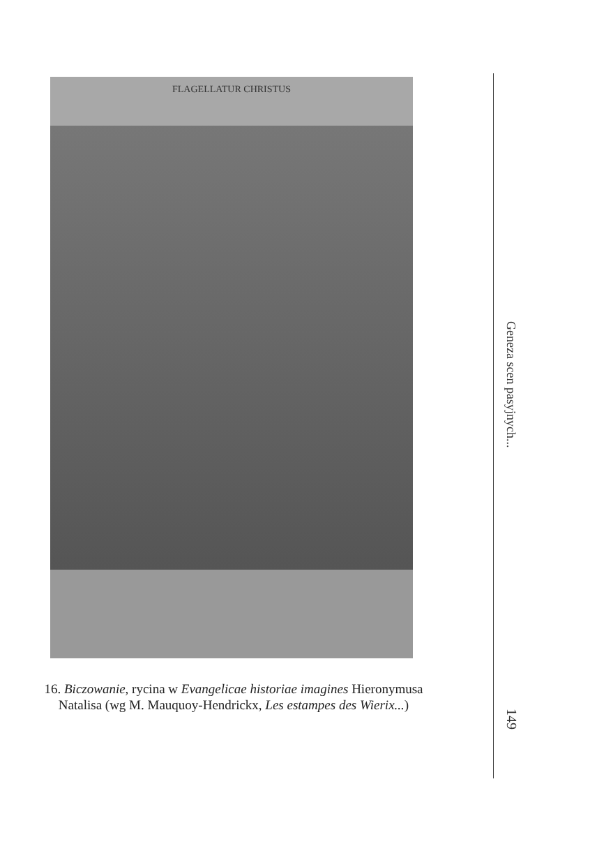FLAGELLATUR CHRISTUS
16. Biczowanie, rycina w Evangelicae historiae imagines Hieronymusa Natalisa (wg M. Mauquoy-Hendrickx, Les estampes des Wierix...)
Geneza scen pasyjnych...
149